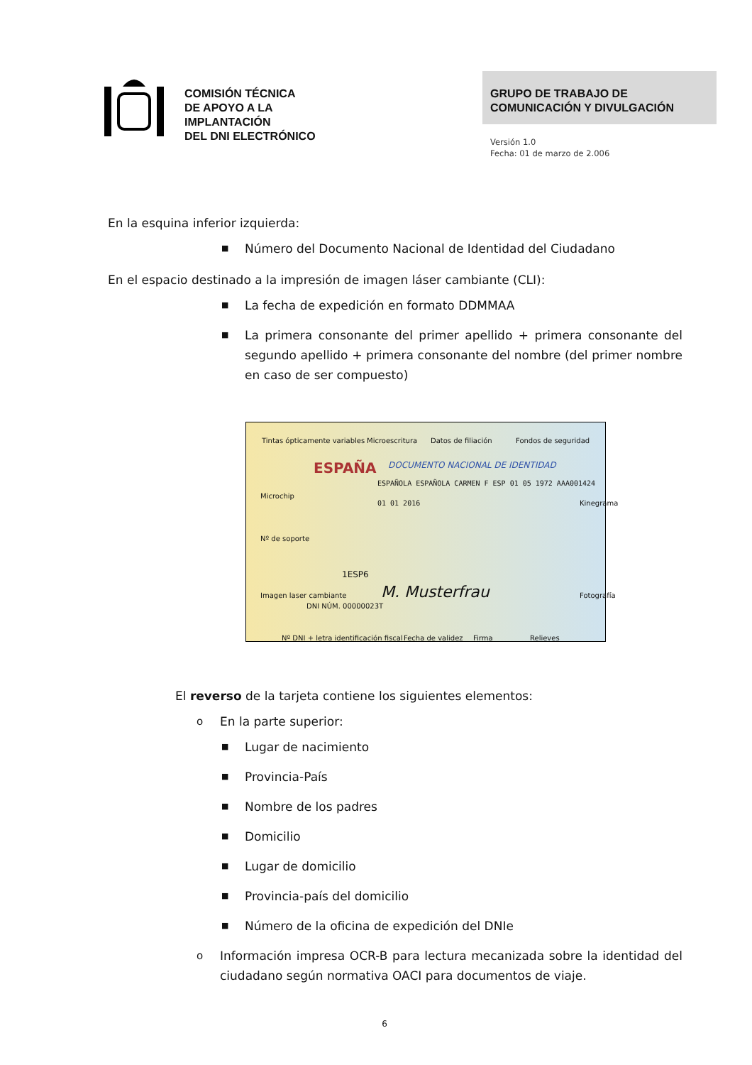COMISIÓN TÉCNICA
DE APOYO A LA
IMPLANTACIÓN
DEL DNI ELECTRÓNICO
GRUPO DE TRABAJO DE
COMUNICACIÓN Y DIVULGACIÓN
Versión 1.0
Fecha: 01 de marzo de 2.006
En la esquina inferior izquierda:
■ Número del Documento Nacional de Identidad del Ciudadano
En el espacio destinado a la impresión de imagen láser cambiante (CLI):
■ La fecha de expedición en formato DDMMAA
■ La primera consonante del primer apellido + primera consonante del segundo apellido + primera consonante del nombre (del primer nombre en caso de ser compuesto)
Tintas ópticamente variables Microescritura Datos de filiación Fondos de seguridad
ESPAÑA DOCUMENTO NACIONAL DE IDENTIDAD
ESPAÑOLA ESPAÑOLA CARMEN F ESP 01 05 1972 AAA001424 01 01 2016
1ESP6
M. Musterfrau DNI NÚM. 00000023T
Microchip
Nº de soporte
Imagen laser cambiante
Kinegrama
Fotografía
Nº DNI + letra identificación fiscal Fecha de validez Firma Relieves
El reverso de la tarjeta contiene los siguientes elementos:
o En la parte superior:
■ Lugar de nacimiento
■ Provincia-País
■ Nombre de los padres
■ Domicilio
■ Lugar de domicilio
■ Provincia-país del domicilio
■ Número de la oficina de expedición del DNIe
o Información impresa OCR-B para lectura mecanizada sobre la identidad del ciudadano según normativa OACI para documentos de viaje.
6